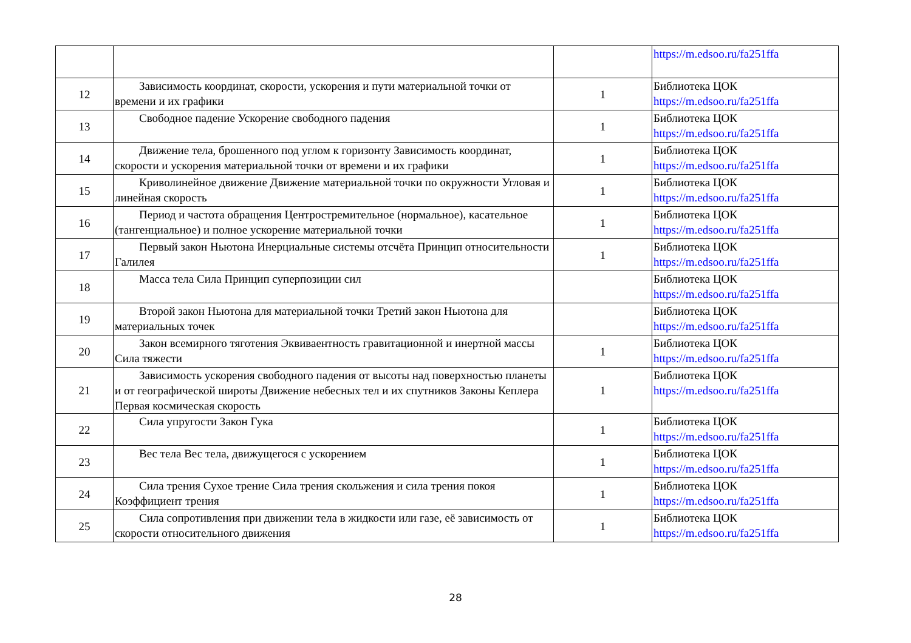| | | | https://m.edsoo.ru/fa251ffa |
| 12 | Зависимость координат, скорости, ускорения и пути материальной точки от времени и их графики | 1 | Библиотека ЦОК https://m.edsoo.ru/fa251ffa |
| 13 | Свободное падение Ускорение свободного падения | 1 | Библиотека ЦОК https://m.edsoo.ru/fa251ffa |
| 14 | Движение тела, брошенного под углом к горизонту Зависимость координат, скорости и ускорения материальной точки от времени и их графики | 1 | Библиотека ЦОК https://m.edsoo.ru/fa251ffa |
| 15 | Криволинейное движение Движение материальной точки по окружности Угловая и линейная скорость | 1 | Библиотека ЦОК https://m.edsoo.ru/fa251ffa |
| 16 | Период и частота обращения Центростремительное (нормальное), касательное (тангенциальное) и полное ускорение материальной точки | 1 | Библиотека ЦОК https://m.edsoo.ru/fa251ffa |
| 17 | Первый закон Ньютона Инерциальные системы отсчёта Принцип относительности Галилея | 1 | Библиотека ЦОК https://m.edsoo.ru/fa251ffa |
| 18 | Масса тела Сила Принцип суперпозиции сил | | Библиотека ЦОК https://m.edsoo.ru/fa251ffa |
| 19 | Второй закон Ньютона для материальной точки Третий закон Ньютона для материальных точек | | Библиотека ЦОК https://m.edsoo.ru/fa251ffa |
| 20 | Закон всемирного тяготения Эквиваентность гравитационной и инертной массы Сила тяжести | 1 | Библиотека ЦОК https://m.edsoo.ru/fa251ffa |
| 21 | Зависимость ускорения свободного падения от высоты над поверхностью планеты и от географической широты Движение небесных тел и их спутников Законы Кеплера Первая космическая скорость | 1 | Библиотека ЦОК https://m.edsoo.ru/fa251ffa |
| 22 | Сила упругости Закон Гука | 1 | Библиотека ЦОК https://m.edsoo.ru/fa251ffa |
| 23 | Вес тела Вес тела, движущегося с ускорением | 1 | Библиотека ЦОК https://m.edsoo.ru/fa251ffa |
| 24 | Сила трения Сухое трение Сила трения скольжения и сила трения покоя Коэффициент трения | 1 | Библиотека ЦОК https://m.edsoo.ru/fa251ffa |
| 25 | Сила сопротивления при движении тела в жидкости или газе, её зависимость от скорости относительного движения | 1 | Библиотека ЦОК https://m.edsoo.ru/fa251ffa |
28